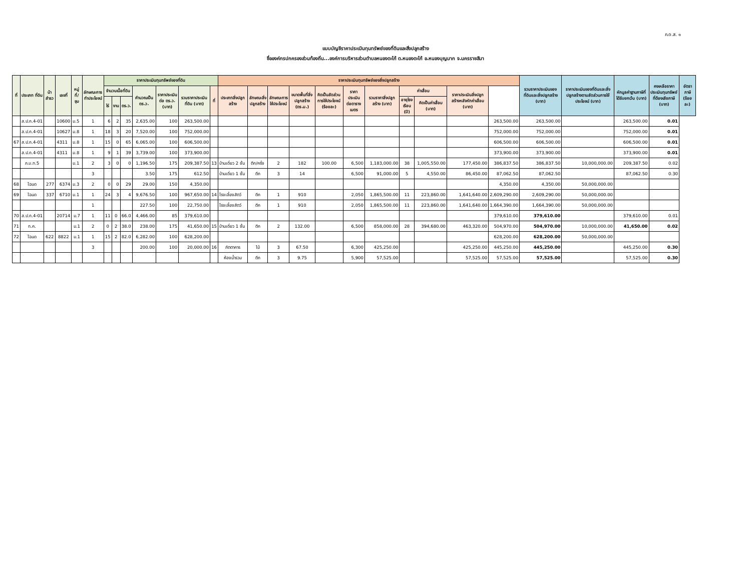ภ.ด.ส. ๑
แบบบัญชีราคาประเมินทุนทรัพย์ของที่ดินและสิ่งปลูกสร้าง
ชื่อองค์กรปกครองส่วนท้องถิ่น...องค์การบริหารส่วนตำบลหนองตะไก้ ต.หนองตะไก้ อ.หนองบุญมาก จ.นครราชสีมา
| ที่ | ประเภท ที่ดิน | น้าสำรว | เลขที่ | หมู่ที่/ชุม | ลักษณะการทำประโยชน์ | ราคาประเมินทุนทรัพย์ของที่ดิน | | | | | | | ราคาประเมินทุนทรัพย์ของสิ่งปลูกสร้าง | | | | | | | | | | | รวมราคาประเมินของที่ดินและสิ่งปลูกสร้าง (บาท) | ราคาประเมินของที่ดินและสิ่งปลูกสร้างตามสัดส่วนการใช้ประโยชน์ (บาท) | หักมูลค่าฐานภาษีที่ได้รับยกเว้น (บาท) | คงเหลือราคาประเมินทุนทรัพย์ที่ต้องเสียภาษี (บาท) | อัตราภาษี (ร้อยละ) |
| --- | --- | --- | --- | --- | --- | --- | --- | --- | --- | --- | --- | --- | --- | --- | --- | --- | --- | --- | --- | --- | --- | --- | --- | --- | --- | --- | --- | --- |
| | | | | | | จำนวนเนื้อที่ดิน | | | คำนวณเป็น ตร.ว. | ราคาประเมินต่อ ตร.ว. (บาท) | รวมราคาประเมินที่ดิน (บาท) | ที่ | ประเภทสิ่งปลูกสร้าง | ลักษณะสิ่งปลูกสร้าง | ลักษณะการใช้ประโยชน์ | ขนาดพื้นที่สิ่งปลูกสร้าง (ตร.ม.) | คิดเป็นสัดส่วนการใช้ประโยชน์ (ร้อยละ) | ราคาประเมินต่อตารางเมตร | รวมราคาสิ่งปลูกสร้าง (บาท) | ค่าเสื่อม | | ราคาประเมินสิ่งปลูกสร้างหลังหักค่าเสื่อม (บาท) | | | | | | |
| | | | | | | ไร่ | งาน | ตร.ว. | | | | | | | | | | | | อายุโรงเรือน (ปี) | คิดเป็นค่าเสื่อม (บาท) | | | | | | | |
| | ส.ป.ก.4-01 | | 10600 | ม.5 | 1 | 6 | 2 | 35 | 2,635.00 | 100 | 263,500.00 | | | | | | | | | | | | 263,500.00 | 263,500.00 | | 263,500.00 | 0.01 | |
| | ส.ป.ก.4-01 | | 10627 | ม.8 | 1 | 18 | 3 | 20 | 7,520.00 | 100 | 752,000.00 | | | | | | | | | | | | 752,000.00 | 752,000.00 | | 752,000.00 | 0.01 | |
| 67 | ส.ป.ก.4-01 | | 4311 | ม.8 | 1 | 15 | 0 | 65 | 6,065.00 | 100 | 606,500.00 | | | | | | | | | | | | 606,500.00 | 606,500.00 | | 606,500.00 | 0.01 | |
| | ส.ป.ก.4-01 | | 4311 | ม.8 | 1 | 9 | 1 | 39 | 3,739.00 | 100 | 373,900.00 | | | | | | | | | | | | 373,900.00 | 373,900.00 | | 373,900.00 | 0.01 | |
| | ภ.บ.ท.5 | | | ม.1 | 2 | 3 | 0 | 0 | 1,196.50 | 175 | 209,387.50 | 13 | บ้านเดี่ยว 2 ชั้น | ตึก/ครึ่ง | 2 | 182 | 100.00 | 6,500 | 1,183,000.00 | 38 | 1,005,550.00 | 177,450.00 | 386,837.50 | 386,837.50 | 10,000,000.00 | 209,387.50 | 0.02 | |
| | | | | | 3 | | | | 3.50 | 175 | 612.50 | | บ้านเดี่ยว 1 ชั้น | ตึก | 3 | 14 | | 6,500 | 91,000.00 | 5 | 4,550.00 | 86,450.00 | 87,062.50 | 87,062.50 | | 87,062.50 | 0.30 | |
| 68 | โฉนด | 277 | 6374 | ม.3 | 2 | 0 | 0 | 29 | 29.00 | 150 | 4,350.00 | | | | | | | | | | | | 4,350.00 | 4,350.00 | 50,000,000.00 | | | |
| 69 | โฉนด | 337 | 6710 | ม.1 | 1 | 24 | 3 | 4 | 9,676.50 | 100 | 967,650.00 | 14 | โรงเลี้ยงสัตว์ | ตึก | 1 | 910 | | 2,050 | 1,865,500.00 | 11 | 223,860.00 | 1,641,640.00 | 2,609,290.00 | 2,609,290.00 | 50,000,000.00 | | | |
| | | | | | 1 | | | | 227.50 | 100 | 22,750.00 | | โรงเลี้ยงสัตว์ | ตึก | 1 | 910 | | 2,050 | 1,865,500.00 | 11 | 223,860.00 | 1,641,640.00 | 1,664,390.00 | 1,664,390.00 | 50,000,000.00 | | | |
| 70 | ส.ป.ก.4-01 | | 20714 | ม.7 | 1 | 11 | 0 | 66.0 | 4,466.00 | 85 | 379,610.00 | | | | | | | | | | | | 379,610.00 | 379,610.00 | | 379,610.00 | 0.01 | |
| 71 | ท.ค. | | | ม.1 | 2 | 0 | 2 | 38.0 | 238.00 | 175 | 41,650.00 | 15 | บ้านเดี่ยว 1 ชั้น | ตึก | 2 | 132.00 | | 6,500 | 858,000.00 | 28 | 394,680.00 | 463,320.00 | 504,970.00 | 504,970.00 | 10,000,000.00 | 41,650.00 | 0.02 | |
| 72 | โฉนด | 622 | 8822 | ม.1 | 1 | 15 | 2 | 82.0 | 6,282.00 | 100 | 628,200.00 | | | | | | | | | | | | 628,200.00 | 628,200.00 | 50,000,000.00 | | | |
| | | | | | 3 | | | | 200.00 | 100 | 20,000.00 | 16 | ภัตตาคาร | ไม้ | 3 | 67.50 | | 6,300 | 425,250.00 | | | 425,250.00 | 445,250.00 | 445,250.00 | | 445,250.00 | 0.30 | |
| | | | | | | | | | | | | | ห้องน้ำรวม | ตึก | 3 | 9.75 | | 5,900 | 57,525.00 | | | 57,525.00 | 57,525.00 | 57,525.00 | | 57,525.00 | 0.30 | |